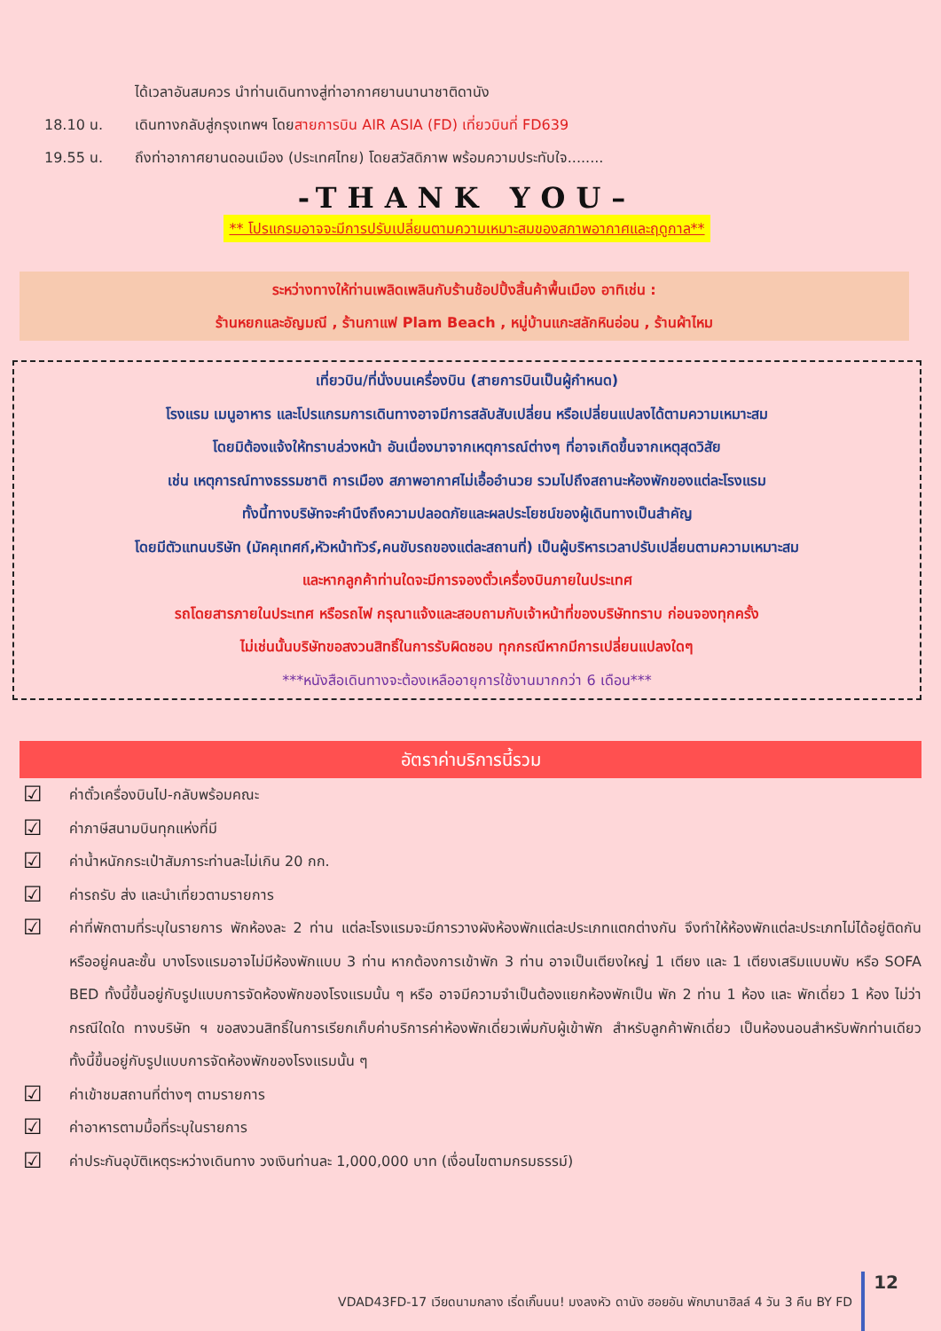ได้เวลาอันสมควร นำท่านเดินทางสู่ท่าอากาศยานนานาชาติดานัง
18.10 น. เดินทางกลับสู่กรุงเทพฯ โดยสายการบิน AIR ASIA (FD) เที่ยวบินที่ FD639
19.55 น. ถึงท่าอากาศยานดอนเมือง (ประเทศไทย) โดยสวัสดิภาพ พร้อมความประทับใจ........
-THANK YOU–
** โปรแกรมอาจจะมีการปรับเปลี่ยนตามความเหมาะสมของสภาพอากาศและฤดูกาล**
ระหว่างทางให้ท่านเพลิดเพลินกับร้านช้อปปิ้งสิ้นค้าพื้นเมือง อาทิเช่น :
ร้านหยกและอัญมณี , ร้านกาแฟ Plam Beach , หมู่บ้านแกะสลักหินอ่อน , ร้านผ้าไหม
เที่ยวบิน/ที่นั่งบนเครื่องบิน (สายการบินเป็นผู้กำหนด)
โรงแรม เมนูอาหาร และโปรแกรมการเดินทางอาจมีการสลับสับเปลี่ยน หรือเปลี่ยนแปลงได้ตามความเหมาะสม
โดยมิต้องแจ้งให้ทราบล่วงหน้า อันเนื่องมาจากเหตุการณ์ต่างๆ ที่อาจเกิดขึ้นจากเหตุสุดวิสัย
เช่น เหตุการณ์ทางธรรมชาติ การเมือง สภาพอากาศไม่เอื้ออำนวย รวมไปถึงสถานะห้องพักของแต่ละโรงแรม
ทั้งนี้ทางบริษัทจะคำนึงถึงความปลอดภัยและผลประโยชน์ของผู้เดินทางเป็นสำคัญ
โดยมีตัวแทนบริษัท (มัคคุเทศก์,หัวหน้าทัวร์,คนขับรถของแต่ละสถานที่) เป็นผู้บริหารเวลาปรับเปลี่ยนตามความเหมาะสม
และหากลูกค้าท่านใดจะมีการจองตั๋วเครื่องบินภายในประเทศ
รถโดยสารภายในประเทศ หรือรถไฟ กรุณาแจ้งและสอบถามกับเจ้าหน้าที่ของบริษัททราบ ก่อนจองทุกครั้ง
ไม่เช่นนั้นบริษัทขอสงวนสิทธิ์ในการรับผิดชอบ ทุกกรณีหากมีการเปลี่ยนแปลงใดๆ
***หนังสือเดินทางจะต้องเหลืออายุการใช้งานมากกว่า 6 เดือน***
อัตราค่าบริการนี้รวม
☑
ค่าตั๋วเครื่องบินไป-กลับพร้อมคณะ
☑
ค่าภาษีสนามบินทุกแห่งที่มี
☑
ค่าน้ำหนักกระเป๋าสัมภาระท่านละไม่เกิน 20 กก.
☑
ค่ารถรับ ส่ง และนำเที่ยวตามรายการ
☑
ค่าที่พักตามที่ระบุในรายการ พักห้องละ 2 ท่าน แต่ละโรงแรมจะมีการวางผังห้องพักแต่ละประเภทแตกต่างกัน จึงทำให้ห้องพักแต่ละประเภทไม่ได้อยู่ติดกันหรืออยู่คนละชั้น บางโรงแรมอาจไม่มีห้องพักแบบ 3 ท่าน หากต้องการเข้าพัก 3 ท่าน อาจเป็นเตียงใหญ่ 1 เตียง และ 1 เตียงเสริมแบบพับ หรือ SOFA BED ทั้งนี้ขึ้นอยู่กับรูปแบบการจัดห้องพักของโรงแรมนั้น ๆ หรือ อาจมีความจำเป็นต้องแยกห้องพักเป็น พัก 2 ท่าน 1 ห้อง และ พักเดี่ยว 1 ห้อง ไม่ว่ากรณีใดใด ทางบริษัท ฯ ขอสงวนสิทธิ์ในการเรียกเก็บค่าบริการค่าห้องพักเดี่ยวเพิ่มกับผู้เข้าพัก สำหรับลูกค้าพักเดี่ยว เป็นห้องนอนสำหรับพักท่านเดียว ทั้งนี้ขึ้นอยู่กับรูปแบบการจัดห้องพักของโรงแรมนั้น ๆ
☑
ค่าเข้าชมสถานที่ต่างๆ ตามรายการ
☑
ค่าอาหารตามมื้อที่ระบุในรายการ
☑
ค่าประกันอุบัติเหตุระหว่างเดินทาง วงเงินท่านละ 1,000,000 บาท (เงื่อนไขตามกรมธรรม์)
VDAD43FD-17 เวียดนามกลาง เริ่ดเกิ๊นนน! มงลงหัว ดานัง ฮอยอัน พักบานาฮิลล์ 4 วัน 3 คืน BY FD 12